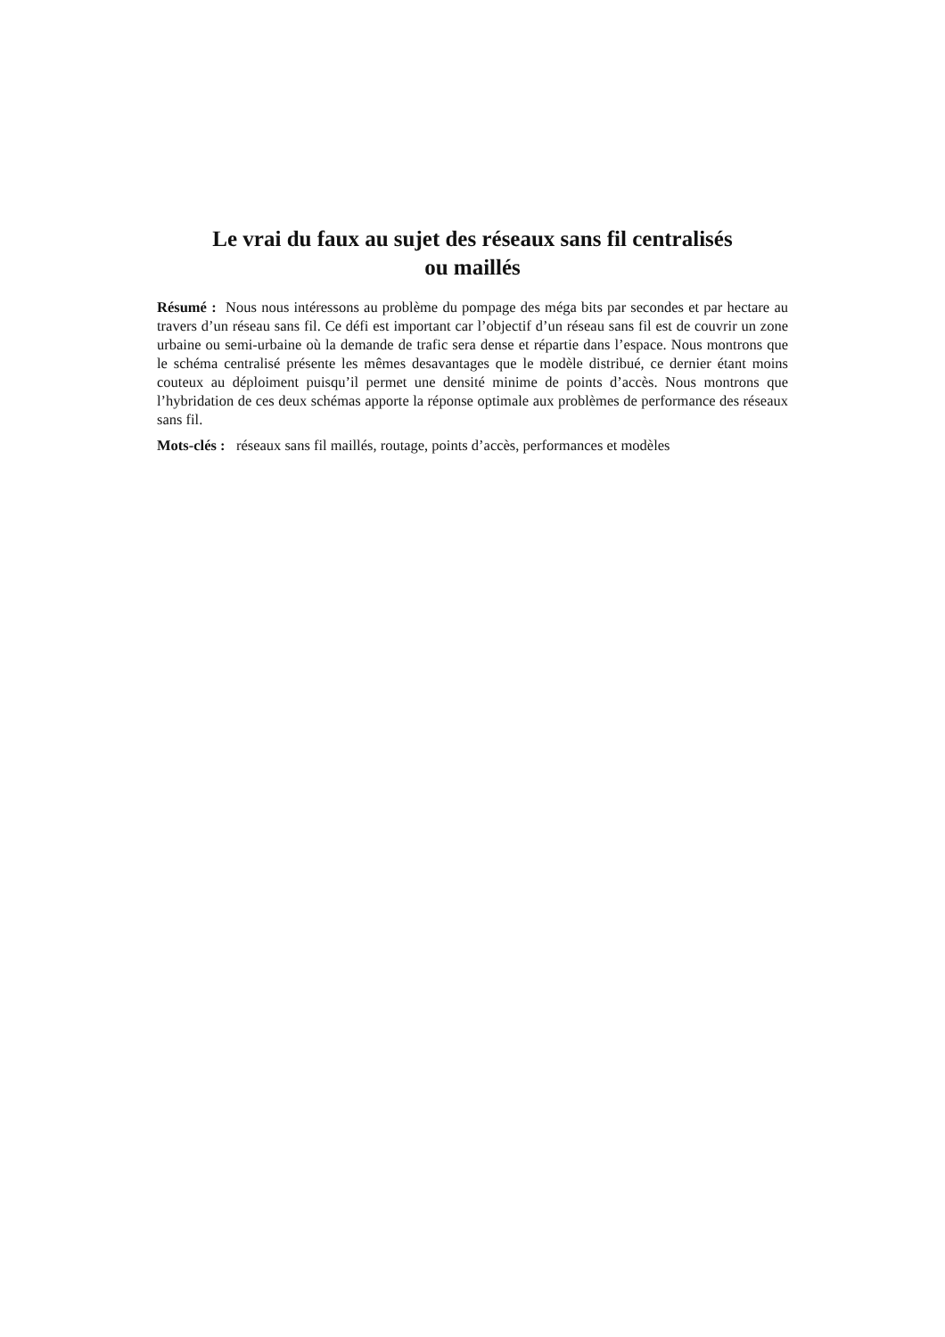Le vrai du faux au sujet des réseaux sans fil centralisés
ou maillés
Résumé : Nous nous intéressons au problème du pompage des méga bits par secondes et par hectare au travers d’un réseau sans fil. Ce défi est important car l’objectif d’un réseau sans fil est de couvrir un zone urbaine ou semi-urbaine où la demande de trafic sera dense et répartie dans l’espace. Nous montrons que le schéma centralisé présente les mêmes desavantages que le modèle distribué, ce dernier étant moins couteux au déploiment puisqu’il permet une densité minime de points d’accès. Nous montrons que l’hybridation de ces deux schémas apporte la réponse optimale aux problèmes de performance des réseaux sans fil.
Mots-clés : réseaux sans fil maillés, routage, points d’accès, performances et modèles